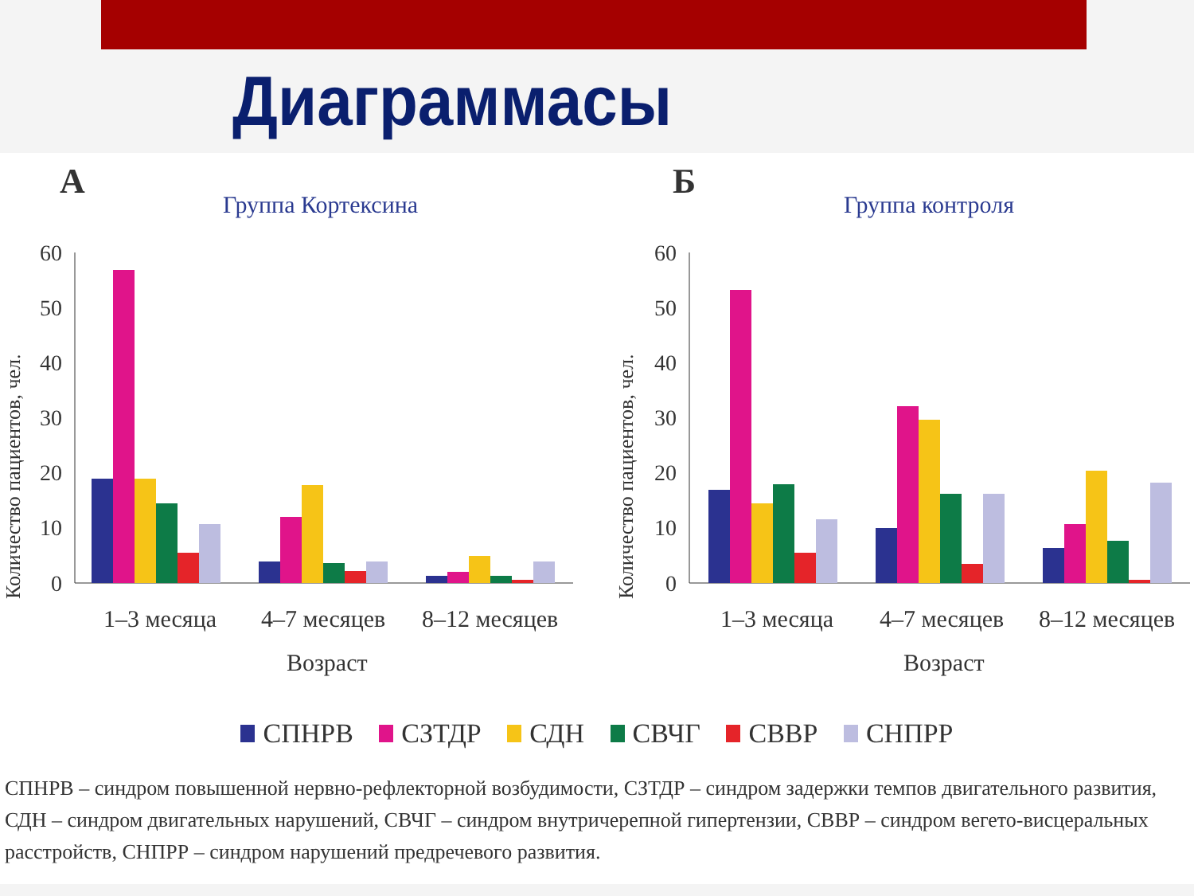Диаграммасы
А
Группа Кортексина
Количество пациентов, чел.
0
10
20
30
40
50
60
1–3 месяца
4–7 месяцев
8–12 месяцев
Возраст
Б
Группа контроля
Количество пациентов, чел.
0
10
20
30
40
50
60
1–3 месяца
4–7 месяцев
8–12 месяцев
Возраст
СПНРВ СЗТДР СДН СВЧГ СВВР СНПРР
СПНРВ – синдром повышенной нервно-рефлекторной возбудимости, СЗТДР – синдром задержки темпов двигательного развития, СДН – синдром двигательных нарушений, СВЧГ – синдром внутричерепной гипертензии, СВВР – синдром вегето-висцеральных расстройств, СНПРР – синдром нарушений предречевого развития.